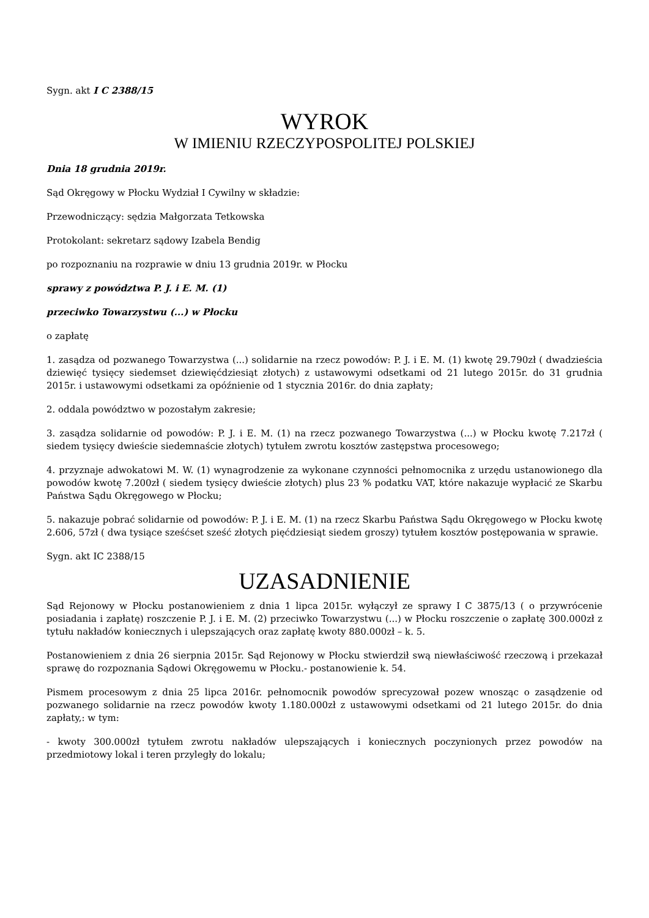Sygn. akt I C 2388/15
WYROK
W IMIENIU RZECZYPOSPOLITEJ POLSKIEJ
Dnia 18 grudnia 2019r.
Sąd Okręgowy w Płocku Wydział I Cywilny w składzie:
Przewodniczący: sędzia Małgorzata Tetkowska
Protokolant: sekretarz sądowy Izabela Bendig
po rozpoznaniu na rozprawie w dniu 13 grudnia 2019r. w Płocku
sprawy z powództwa P. J. i E. M. (1)
przeciwko Towarzystwu (...) w Płocku
o zapłatę
1. zasądza od pozwanego Towarzystwa (...) solidarnie na rzecz powodów: P. J. i E. M. (1) kwotę 29.790zł ( dwadzieścia dziewięć tysięcy siedemset dziewięćdziesiąt złotych) z ustawowymi odsetkami od 21 lutego 2015r. do 31 grudnia 2015r. i ustawowymi odsetkami za opóźnienie od 1 stycznia 2016r. do dnia zapłaty;
2. oddala powództwo w pozostałym zakresie;
3. zasądza solidarnie od powodów: P. J. i E. M. (1) na rzecz pozwanego Towarzystwa (...) w Płocku kwotę 7.217zł ( siedem tysięcy dwieście siedemnaście złotych) tytułem zwrotu kosztów zastępstwa procesowego;
4. przyznaje adwokatowi M. W. (1) wynagrodzenie za wykonane czynności pełnomocnika z urzędu ustanowionego dla powodów kwotę 7.200zł ( siedem tysięcy dwieście złotych) plus 23 % podatku VAT, które nakazuje wypłacić ze Skarbu Państwa Sądu Okręgowego w Płocku;
5. nakazuje pobrać solidarnie od powodów: P. J. i E. M. (1) na rzecz Skarbu Państwa Sądu Okręgowego w Płocku kwotę 2.606, 57zł ( dwa tysiące sześćset sześć złotych pięćdziesiąt siedem groszy) tytułem kosztów postępowania w sprawie.
Sygn. akt IC 2388/15
UZASADNIENIE
Sąd Rejonowy w Płocku postanowieniem z dnia 1 lipca 2015r. wyłączył ze sprawy I C 3875/13 ( o przywrócenie posiadania i zapłatę) roszczenie P. J. i E. M. (2) przeciwko Towarzystwu (...) w Płocku roszczenie o zapłatę 300.000zł z tytułu nakładów koniecznych i ulepszających oraz zapłatę kwoty 880.000zł – k. 5.
Postanowieniem z dnia 26 sierpnia 2015r. Sąd Rejonowy w Płocku stwierdził swą niewłaściwość rzeczową i przekazał sprawę do rozpoznania Sądowi Okręgowemu w Płocku.- postanowienie k. 54.
Pismem procesowym z dnia 25 lipca 2016r. pełnomocnik powodów sprecyzował pozew wnosząc o zasądzenie od pozwanego solidarnie na rzecz powodów kwoty 1.180.000zł z ustawowymi odsetkami od 21 lutego 2015r. do dnia zapłaty,: w tym:
- kwoty 300.000zł tytułem zwrotu nakładów ulepszających i koniecznych poczynionych przez powodów na przedmiotowy lokal i teren przyległy do lokalu;